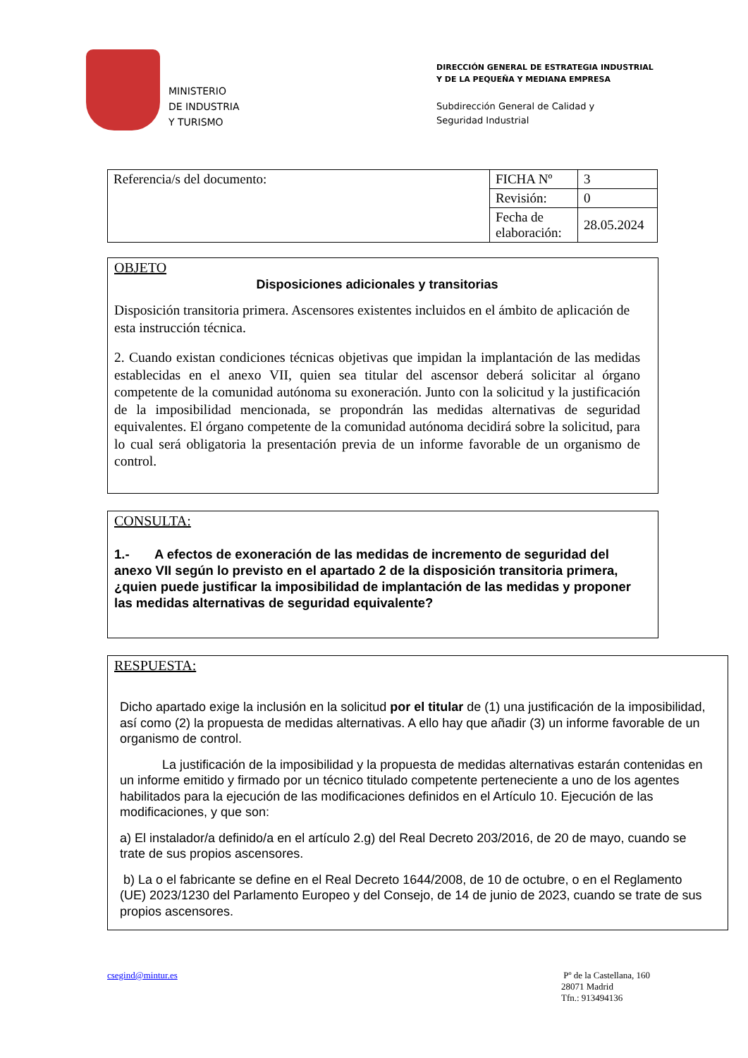MINISTERIO
DE INDUSTRIA
Y TURISMO
DIRECCIÓN GENERAL DE ESTRATEGIA INDUSTRIAL
Y DE LA PEQUEÑA Y MEDIANA EMPRESA
Subdirección General de Calidad y
Seguridad Industrial
| Referencia/s del documento: | FICHA Nº | 3 |
| | Revisión: | 0 |
| | Fecha de elaboración: | 28.05.2024 |
OBJETO
Disposiciones adicionales y transitorias
Disposición transitoria primera. Ascensores existentes incluidos en el ámbito de aplicación de esta instrucción técnica.
2. Cuando existan condiciones técnicas objetivas que impidan la implantación de las medidas establecidas en el anexo VII, quien sea titular del ascensor deberá solicitar al órgano competente de la comunidad autónoma su exoneración. Junto con la solicitud y la justificación de la imposibilidad mencionada, se propondrán las medidas alternativas de seguridad equivalentes. El órgano competente de la comunidad autónoma decidirá sobre la solicitud, para lo cual será obligatoria la presentación previa de un informe favorable de un organismo de control.
CONSULTA:
1.- A efectos de exoneración de las medidas de incremento de seguridad del anexo VII según lo previsto en el apartado 2 de la disposición transitoria primera, ¿quien puede justificar la imposibilidad de implantación de las medidas y proponer las medidas alternativas de seguridad equivalente?
RESPUESTA:
Dicho apartado exige la inclusión en la solicitud por el titular de (1) una justificación de la imposibilidad, así como (2) la propuesta de medidas alternativas. A ello hay que añadir (3) un informe favorable de un organismo de control.
La justificación de la imposibilidad y la propuesta de medidas alternativas estarán contenidas en un informe emitido y firmado por un técnico titulado competente perteneciente a uno de los agentes habilitados para la ejecución de las modificaciones definidos en el Artículo 10. Ejecución de las modificaciones, y que son:
a) El instalador/a definido/a en el artículo 2.g) del Real Decreto 203/2016, de 20 de mayo, cuando se trate de sus propios ascensores.
b) La o el fabricante se define en el Real Decreto 1644/2008, de 10 de octubre, o en el Reglamento (UE) 2023/1230 del Parlamento Europeo y del Consejo, de 14 de junio de 2023, cuando se trate de sus propios ascensores.
csegind@mintur.es Pº de la Castellana, 160
28071 Madrid
Tfn.: 913494136